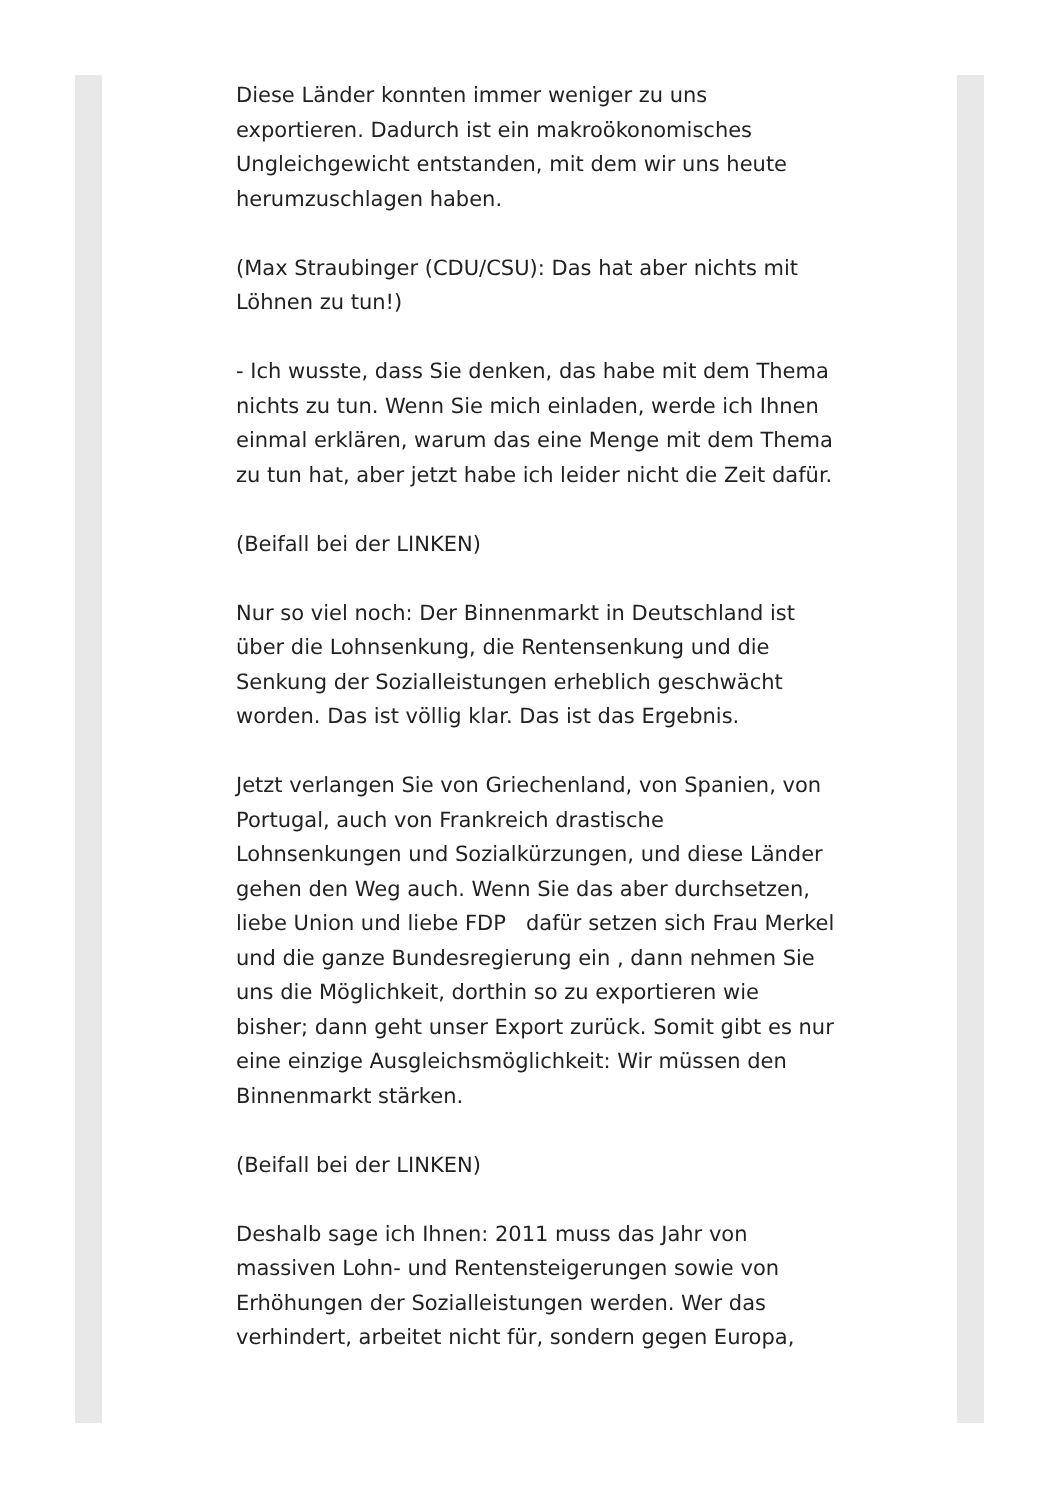Diese Länder konnten immer weniger zu uns exportieren. Dadurch ist ein makroökonomisches Ungleichgewicht entstanden, mit dem wir uns heute herumzuschlagen haben.
(Max Straubinger (CDU/CSU): Das hat aber nichts mit Löhnen zu tun!)
- Ich wusste, dass Sie denken, das habe mit dem Thema nichts zu tun. Wenn Sie mich einladen, werde ich Ihnen einmal erklären, warum das eine Menge mit dem Thema zu tun hat, aber jetzt habe ich leider nicht die Zeit dafür.
(Beifall bei der LINKEN)
Nur so viel noch: Der Binnenmarkt in Deutschland ist über die Lohnsenkung, die Rentensenkung und die Senkung der Sozialleistungen erheblich geschwächt worden. Das ist völlig klar. Das ist das Ergebnis.
Jetzt verlangen Sie von Griechenland, von Spanien, von Portugal, auch von Frankreich drastische Lohnsenkungen und Sozialkürzungen, und diese Länder gehen den Weg auch. Wenn Sie das aber durchsetzen, liebe Union und liebe FDP dafür setzen sich Frau Merkel und die ganze Bundesregierung ein , dann nehmen Sie uns die Möglichkeit, dorthin so zu exportieren wie bisher; dann geht unser Export zurück. Somit gibt es nur eine einzige Ausgleichsmöglichkeit: Wir müssen den Binnenmarkt stärken.
(Beifall bei der LINKEN)
Deshalb sage ich Ihnen: 2011 muss das Jahr von massiven Lohn- und Rentensteigerungen sowie von Erhöhungen der Sozialleistungen werden. Wer das verhindert, arbeitet nicht für, sondern gegen Europa,